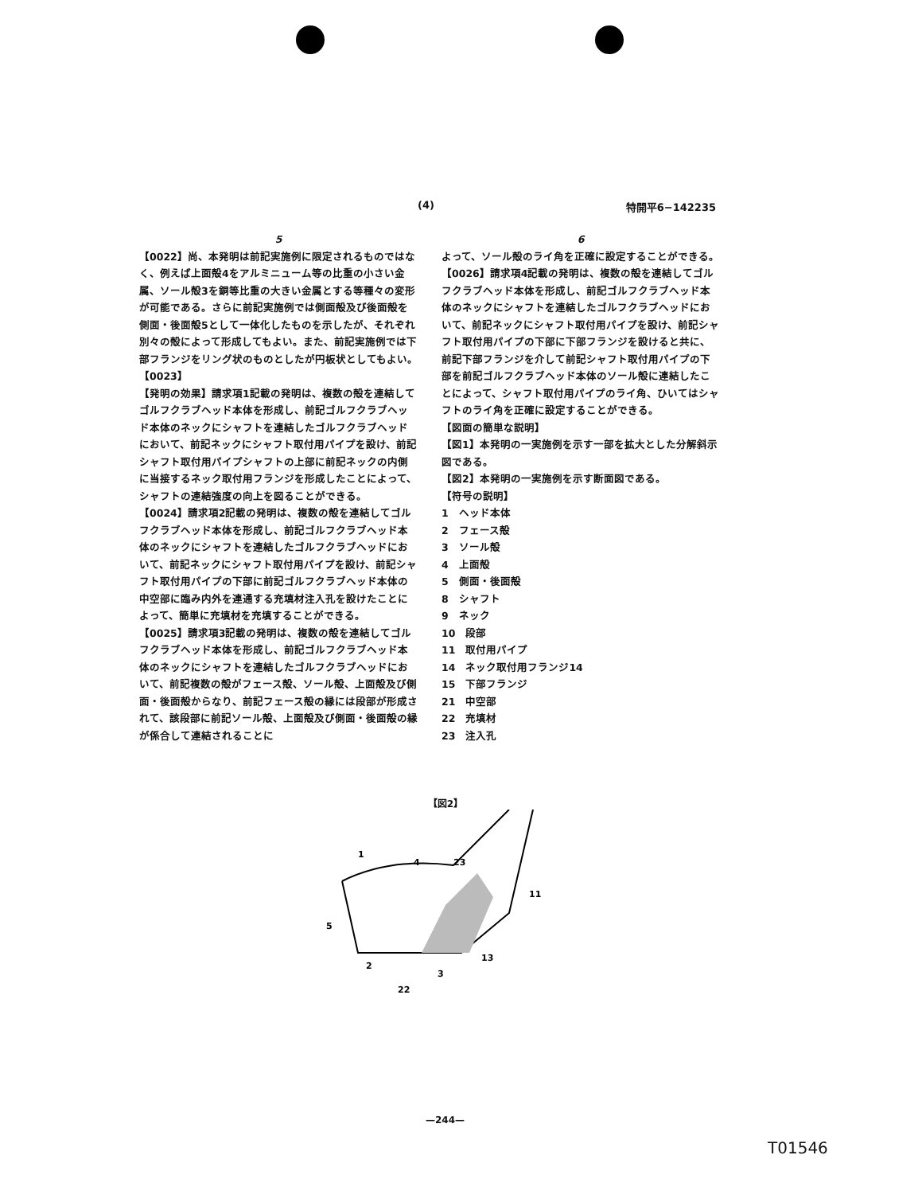(4) 特開平6−142235
5
【0022】尚、本発明は前記実施例に限定されるものではなく、例えば上面殻4をアルミニューム等の比重の小さい金属、ソール殻3を銅等比重の大きい金属とする等種々の変形が可能である。さらに前記実施例では側面殻及び後面殻を側面・後面殻5として一体化したものを示したが、それぞれ別々の殻によって形成してもよい。また、前記実施例では下部フランジをリング状のものとしたが円板状としてもよい。
【0023】
【発明の効果】請求項1記載の発明は、複数の殻を連結してゴルフクラブヘッド本体を形成し、前記ゴルフクラブヘッド本体のネックにシャフトを連結したゴルフクラブヘッドにおいて、前記ネックにシャフト取付用パイプを設け、前記シャフト取付用パイプシャフトの上部に前記ネックの内側に当接するネック取付用フランジを形成したことによって、シャフトの連結強度の向上を図ることができる。
【0024】請求項2記載の発明は、複数の殻を連結してゴルフクラブヘッド本体を形成し、前記ゴルフクラブヘッド本体のネックにシャフトを連結したゴルフクラブヘッドにおいて、前記ネックにシャフト取付用パイプを設け、前記シャフト取付用パイプの下部に前記ゴルフクラブヘッド本体の中空部に臨み内外を連通する充填材注入孔を設けたことによって、簡単に充填材を充填することができる。
【0025】請求項3記載の発明は、複数の殻を連結してゴルフクラブヘッド本体を形成し、前記ゴルフクラブヘッド本体のネックにシャフトを連結したゴルフクラブヘッドにおいて、前記複数の殻がフェース殻、ソール殻、上面殻及び側面・後面殻からなり、前記フェース殻の縁には段部が形成されて、該段部に前記ソール殻、上面殻及び側面・後面殻の縁が係合して連結されることに
6
よって、ソール殻のライ角を正確に設定することができる。
【0026】請求項4記載の発明は、複数の殻を連結してゴルフクラブヘッド本体を形成し、前記ゴルフクラブヘッド本体のネックにシャフトを連結したゴルフクラブヘッドにおいて、前記ネックにシャフト取付用パイプを設け、前記シャフト取付用パイプの下部に下部フランジを設けると共に、前記下部フランジを介して前記シャフト取付用パイプの下部を前記ゴルフクラブヘッド本体のソール殻に連結したことによって、シャフト取付用パイプのライ角、ひいてはシャフトのライ角を正確に設定することができる。
【図面の簡単な説明】
【図1】本発明の一実施例を示す一部を拡大とした分解斜示図である。
【図2】本発明の一実施例を示す断面図である。
【符号の説明】
1　ヘッド本体
2　フェース殻
3　ソール殻
4　上面殻
5　側面・後面殻
8　シャフト
9　ネック
10　段部
11　取付用パイプ
14　ネック取付用フランジ14
15　下部フランジ
21　中空部
22　充填材
23　注入孔
【図2】
1
4
23
5
2
22
3
13
11
—244—
T01546